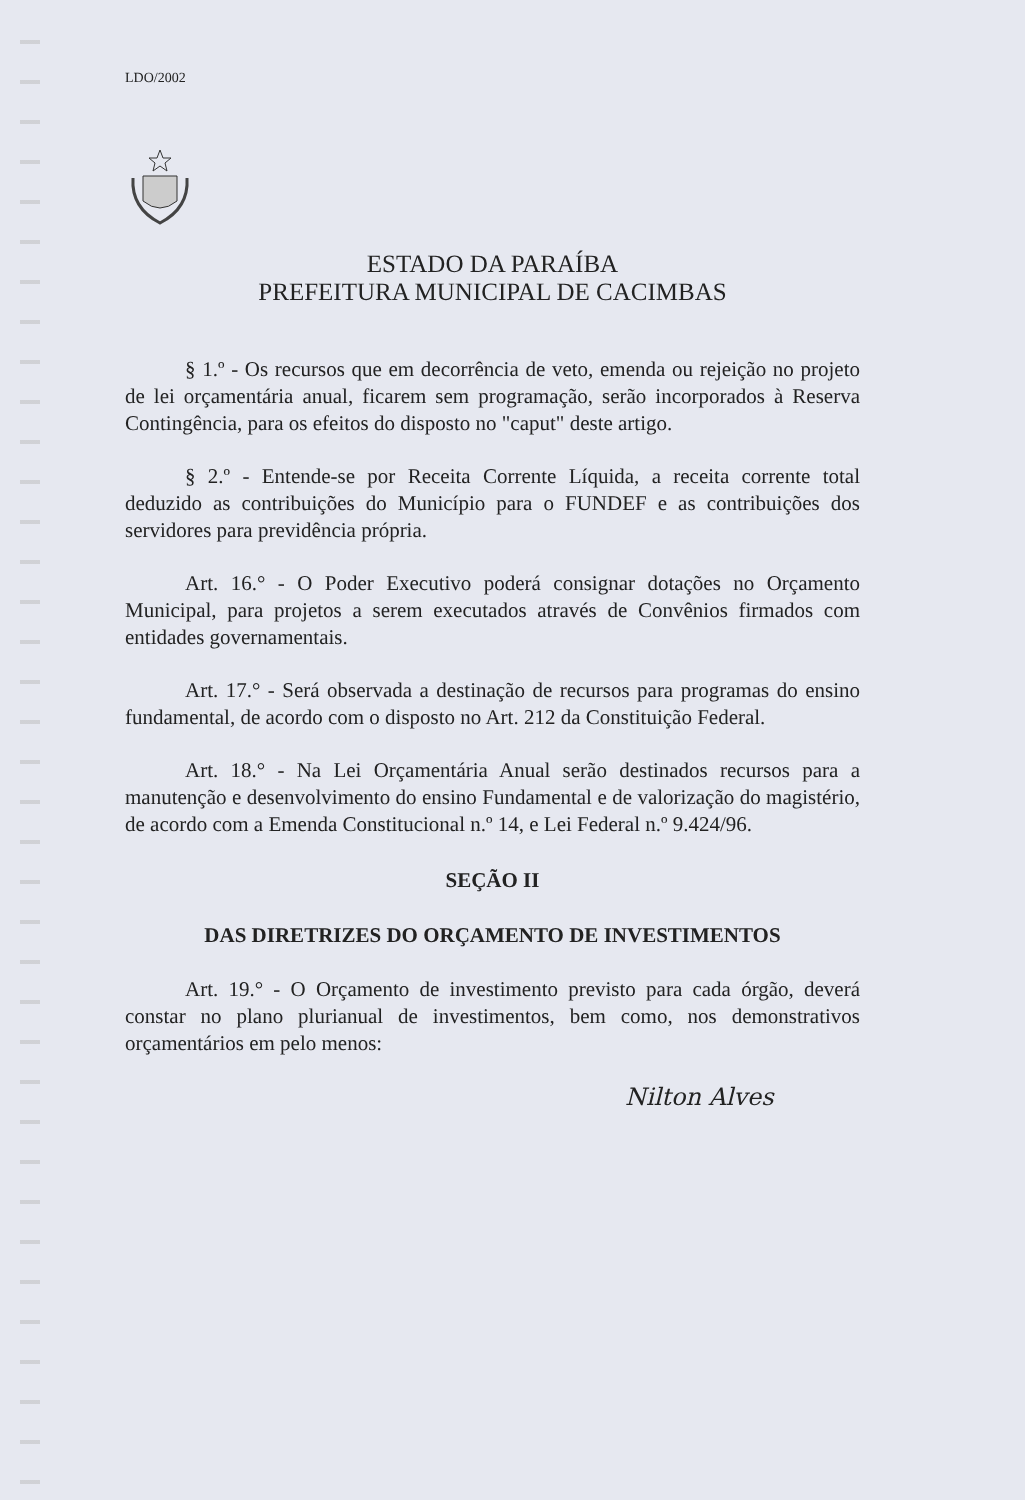LDO/2002
ESTADO DA PARAÍBA
PREFEITURA MUNICIPAL DE CACIMBAS
§ 1.º - Os recursos que em decorrência de veto, emenda ou rejeição no projeto de lei orçamentária anual, ficarem sem programação, serão incorporados à Reserva Contingência, para os efeitos do disposto no "caput" deste artigo.
§ 2.º - Entende-se por Receita Corrente Líquida, a receita corrente total deduzido as contribuições do Município para o FUNDEF e as contribuições dos servidores para previdência própria.
Art. 16.° - O Poder Executivo poderá consignar dotações no Orçamento Municipal, para projetos a serem executados através de Convênios firmados com entidades governamentais.
Art. 17.° - Será observada a destinação de recursos para programas do ensino fundamental, de acordo com o disposto no Art. 212 da Constituição Federal.
Art. 18.° - Na Lei Orçamentária Anual serão destinados recursos para a manutenção e desenvolvimento do ensino Fundamental e de valorização do magistério, de acordo com a Emenda Constitucional n.º 14, e Lei Federal n.º 9.424/96.
SEÇÃO II
DAS DIRETRIZES DO ORÇAMENTO DE INVESTIMENTOS
Art. 19.° - O Orçamento de investimento previsto para cada órgão, deverá constar no plano plurianual de investimentos, bem como, nos demonstrativos orçamentários em pelo menos:
Nilton Alves